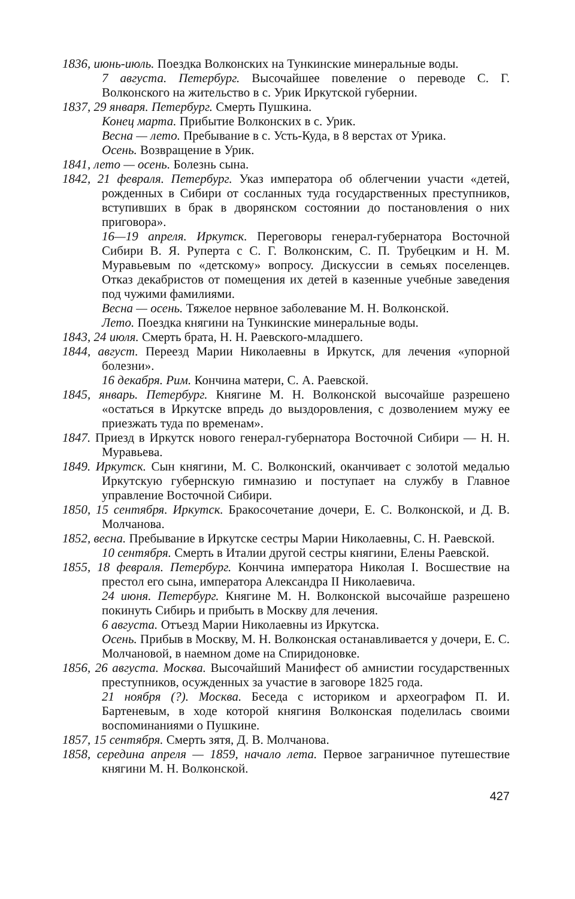1836, июнь-июль. Поездка Волконских на Тункинские минеральные воды.
7 августа. Петербург. Высочайшее повеление о переводе С. Г. Волконского на жительство в с. Урик Иркутской губернии.
1837, 29 января. Петербург. Смерть Пушкина.
Конец марта. Прибытие Волконских в с. Урик.
Весна — лето. Пребывание в с. Усть-Куда, в 8 верстах от Урика.
Осень. Возвращение в Урик.
1841, лето — осень. Болезнь сына.
1842, 21 февраля. Петербург. Указ императора об облегчении участи «детей, рожденных в Сибири от сосланных туда государственных преступников, вступивших в брак в дворянском состоянии до постановления о них приговора».
16—19 апреля. Иркутск. Переговоры генерал-губернатора Восточной Сибири В. Я. Руперта с С. Г. Волконским, С. П. Трубецким и Н. М. Муравьевым по «детскому» вопросу. Дискуссии в семьях поселенцев. Отказ декабристов от помещения их детей в казенные учебные заведения под чужими фамилиями.
Весна — осень. Тяжелое нервное заболевание М. Н. Волконской.
Лето. Поездка княгини на Тункинские минеральные воды.
1843, 24 июля. Смерть брата, Н. Н. Раевского-младшего.
1844, август. Переезд Марии Николаевны в Иркутск, для лечения «упорной болезни».
16 декабря. Рим. Кончина матери, С. А. Раевской.
1845, январь. Петербург. Княгине М. Н. Волконской высочайше разрешено «остаться в Иркутске впредь до выздоровления, с дозволением мужу ее приезжать туда по временам».
1847. Приезд в Иркутск нового генерал-губернатора Восточной Сибири — Н. Н. Муравьева.
1849. Иркутск. Сын княгини, М. С. Волконский, оканчивает с золотой медалью Иркутскую губернскую гимназию и поступает на службу в Главное управление Восточной Сибири.
1850, 15 сентября. Иркутск. Бракосочетание дочери, Е. С. Волконской, и Д. В. Молчанова.
1852, весна. Пребывание в Иркутске сестры Марии Николаевны, С. Н. Раевской.
10 сентября. Смерть в Италии другой сестры княгини, Елены Раевской.
1855, 18 февраля. Петербург. Кончина императора Николая I. Восшествие на престол его сына, императора Александра II Николаевича.
24 июня. Петербург. Княгине М. Н. Волконской высочайше разрешено покинуть Сибирь и прибыть в Москву для лечения.
6 августа. Отъезд Марии Николаевны из Иркутска.
Осень. Прибыв в Москву, М. Н. Волконская останавливается у дочери, Е. С. Молчановой, в наемном доме на Спиридоновке.
1856, 26 августа. Москва. Высочайший Манифест об амнистии государственных преступников, осужденных за участие в заговоре 1825 года.
21 ноября (?). Москва. Беседа с историком и археографом П. И. Бартеневым, в ходе которой княгиня Волконская поделилась своими воспоминаниями о Пушкине.
1857, 15 сентября. Смерть зятя, Д. В. Молчанова.
1858, середина апреля — 1859, начало лета. Первое заграничное путешествие княгини М. Н. Волконской.
427